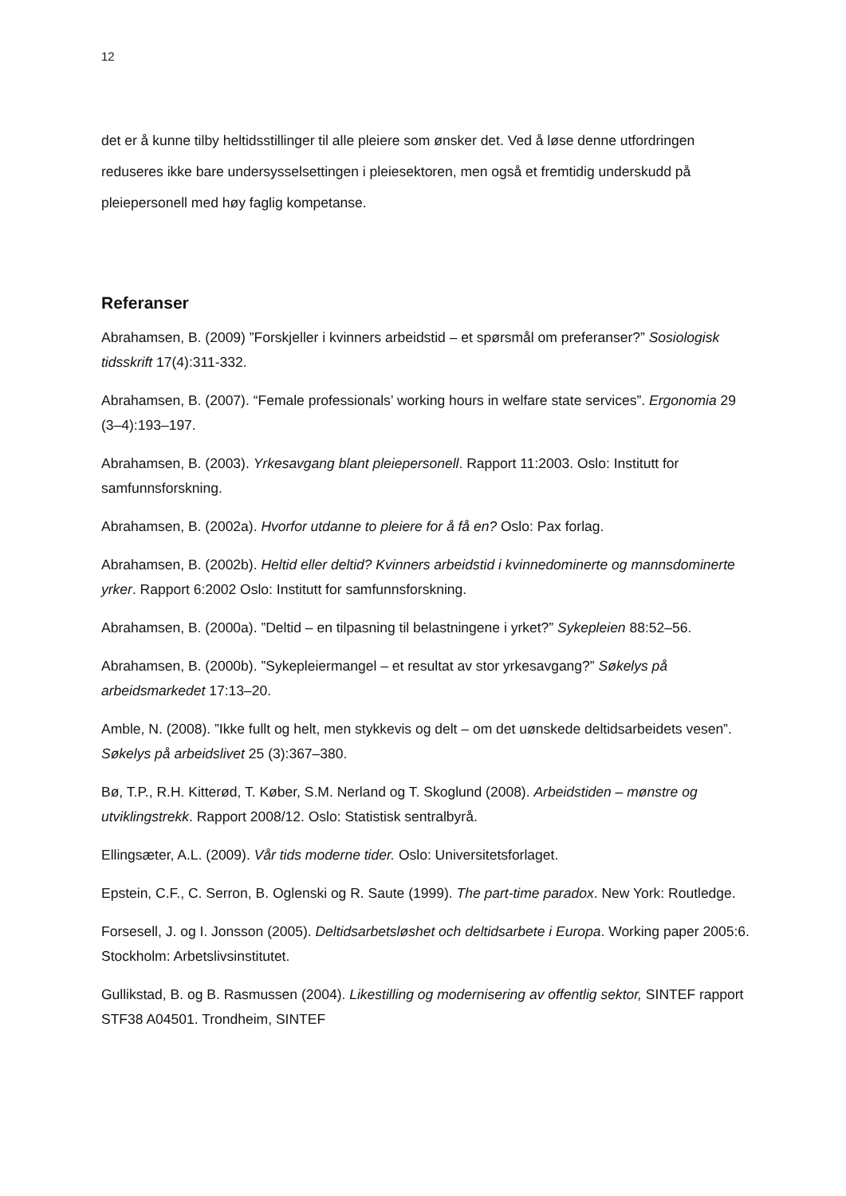12
det er å kunne tilby heltidsstillinger til alle pleiere som ønsker det. Ved å løse denne utfordringen reduseres ikke bare undersysselsettingen i pleiesektoren, men også et fremtidig underskudd på pleiepersonell med høy faglig kompetanse.
Referanser
Abrahamsen, B. (2009) ”Forskjeller i kvinners arbeidstid – et spørsmål om preferanser?” Sosiologisk tidsskrift 17(4):311-332.
Abrahamsen, B. (2007). “Female professionals’ working hours in welfare state services”. Ergonomia 29 (3–4):193–197.
Abrahamsen, B. (2003). Yrkesavgang blant pleiepersonell. Rapport 11:2003. Oslo: Institutt for samfunnsforskning.
Abrahamsen, B. (2002a). Hvorfor utdanne to pleiere for å få en? Oslo: Pax forlag.
Abrahamsen, B. (2002b). Heltid eller deltid? Kvinners arbeidstid i kvinnedominerte og mannsdominerte yrker. Rapport 6:2002 Oslo: Institutt for samfunnsforskning.
Abrahamsen, B. (2000a). ”Deltid – en tilpasning til belastningene i yrket?” Sykepleien 88:52–56.
Abrahamsen, B. (2000b). ”Sykepleiermangel – et resultat av stor yrkesavgang?” Søkelys på arbeidsmarkedet 17:13–20.
Amble, N. (2008). ”Ikke fullt og helt, men stykkevis og delt – om det uønskede deltidsarbeidets vesen”. Søkelys på arbeidslivet 25 (3):367–380.
Bø, T.P., R.H. Kitterød, T. Køber, S.M. Nerland og T. Skoglund (2008). Arbeidstiden – mønstre og utviklingstrekk. Rapport 2008/12. Oslo: Statistisk sentralbyrå.
Ellingsæter, A.L. (2009). Vår tids moderne tider. Oslo: Universitetsforlaget.
Epstein, C.F., C. Serron, B. Oglenski og R. Saute (1999). The part-time paradox. New York: Routledge.
Forsesell, J. og I. Jonsson (2005). Deltidsarbetsløshet och deltidsarbete i Europa. Working paper 2005:6. Stockholm: Arbetslivsinstitutet.
Gullikstad, B. og B. Rasmussen (2004). Likestilling og modernisering av offentlig sektor, SINTEF rapport STF38 A04501. Trondheim, SINTEF